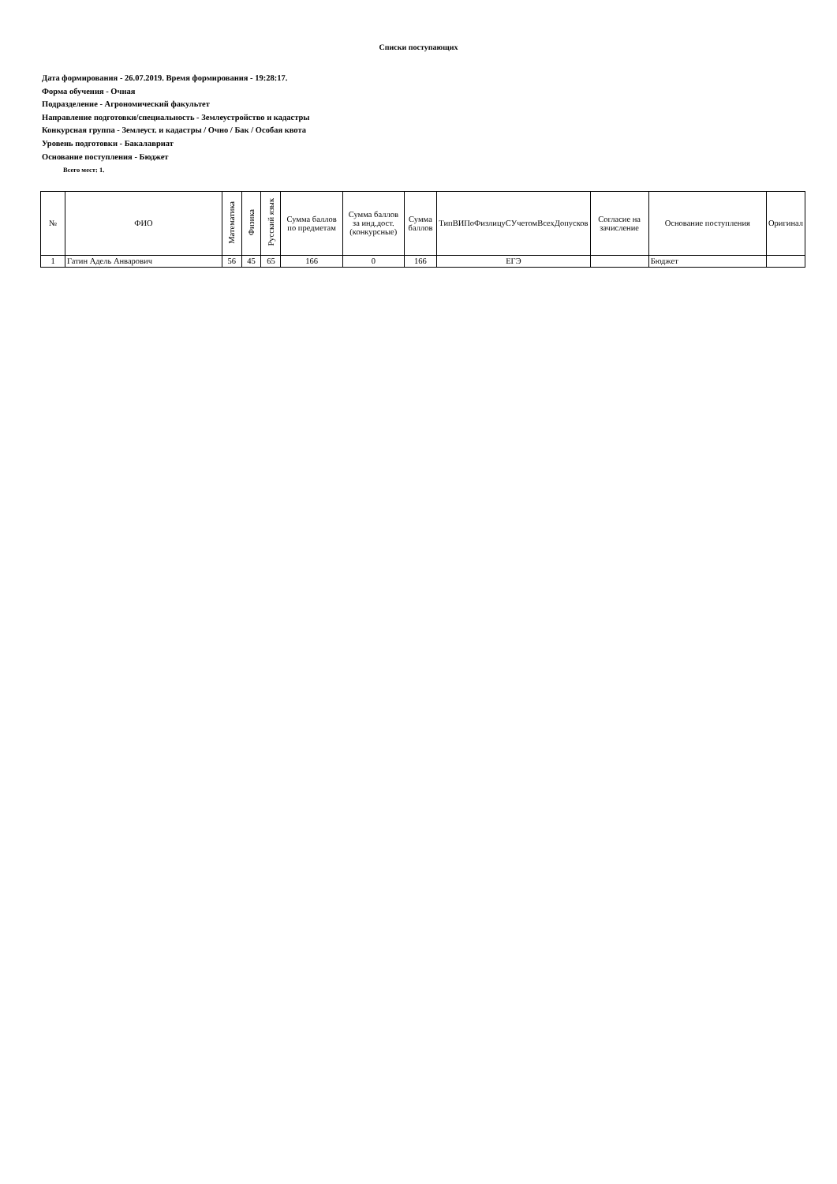Списки поступающих
Дата формирования - 26.07.2019. Время формирования - 19:28:17.
Форма обучения - Очная
Подразделение - Агрономический факультет
Направление подготовки/специальность - Землеустройство и кадастры
Конкурсная группа - Землеуст. и кадастры / Очно / Бак / Особая квота
Уровень подготовки - Бакалавриат
Основание поступления - Бюджет
Всего мест: 1.
| № | ФИО | Математика | Физика | Русский язык | Сумма баллов по предметам | Сумма баллов за инд.дост.(конкурсные) | Сумма баллов | ТипВИПоФизлицуСУчетомВсехДопусков | Согласие на зачисление | Основание поступления | Оригинал |
| --- | --- | --- | --- | --- | --- | --- | --- | --- | --- | --- | --- |
| 1 | Гатин Адель Анварович | 56 | 45 | 65 | 166 | 0 | 166 | ЕГЭ | | Бюджет | |